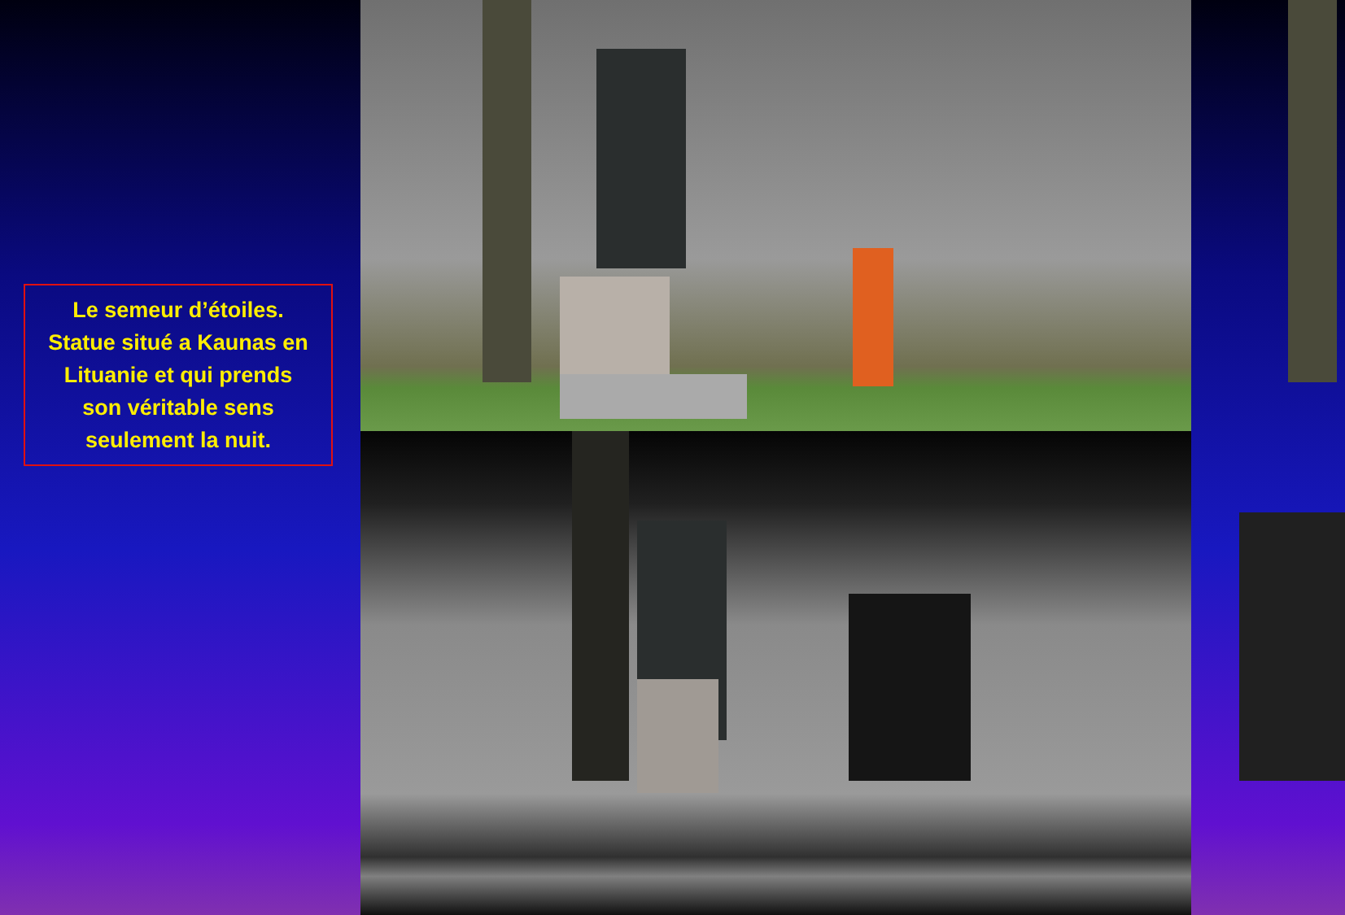Le semeur d’étoiles.
Statue situé a Kaunas en
Lituanie et qui prends
son véritable sens
seulement la nuit.